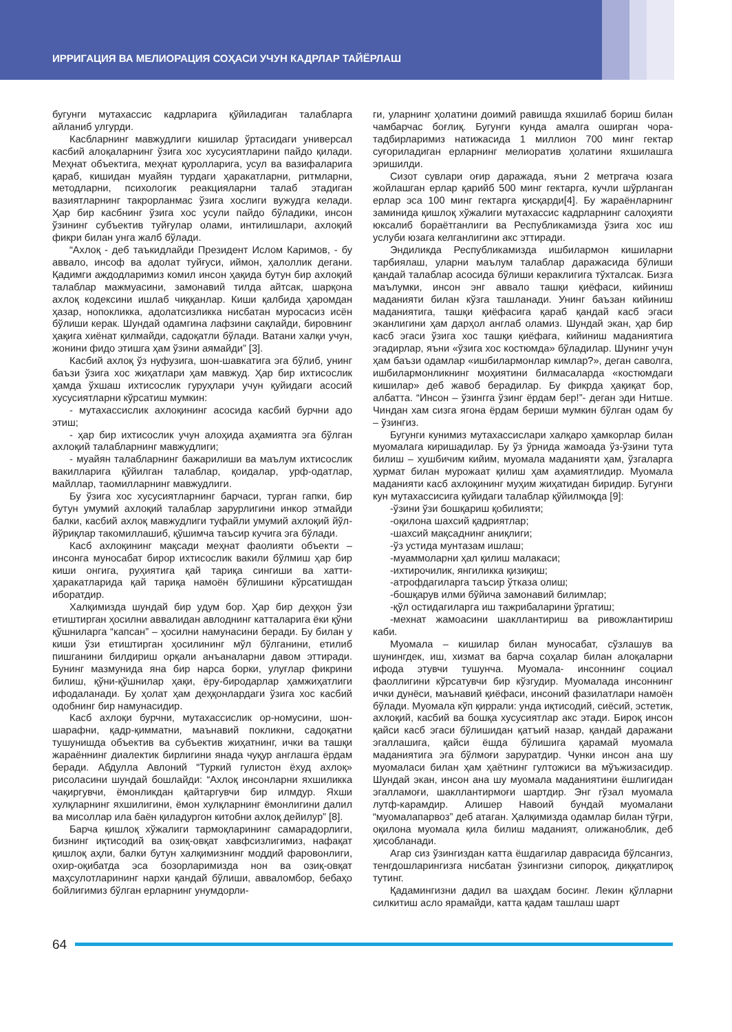ИРРИГАЦИЯ ВА МЕЛИОРАЦИЯ СОҲАСИ УЧУН КАДРЛАР ТАЙЁРЛАШ
бугунги мутахассис кадрларига қўйиладиган талабларга айланиб улгурди.
Касбларнинг мавжудлиги кишилар ўртасидаги универсал касбий алоқаларнинг ўзига хос хусусиятларини пайдо қилади. Меҳнат объектига, меҳнат қуролларига, усул ва вазифаларига қараб, кишидан муайян турдаги ҳаракатларни, ритмларни, методларни, психологик реакцияларни талаб этадиган вазиятларнинг такрорланмас ўзига хослиги вужудга келади. Ҳар бир касбнинг ўзига хос усули пайдо бўладики, инсон ўзининг субъектив туйғулар олами, интилишлари, ахлоқий фикри билан унга жалб бўлади.
“Ахлоқ - деб таъкидлайди Президент Ислом Каримов, - бу аввало, инсоф ва адолат туйғуси, иймон, ҳалоллик дегани. Қадимги аждодларимиз комил инсон ҳақида бутун бир ахлоқий талаблар мажмуасини, замонавий тилда айтсак, шарқона ахлоқ кодексини ишлаб чиққанлар. Киши қалбида ҳаромдан ҳазар, нопокликка, адолатсизликка нисбатан муросасиз исён бўлиши керак. Шундай одамгина лафзини сақлайди, бировнинг ҳақига хиёнат қилмайди, садоқатли бўлади. Ватани халқи учун, жонини фидо этишга ҳам ўзини аямайди” [3].
Касбий ахлоқ ўз нуфузига, шон-шавкатига эга бўлиб, унинг баъзи ўзига хос жиҳатлари ҳам мавжуд. Ҳар бир ихтисослик ҳамда ўхшаш ихтисослик гуруҳлари учун қуйидаги асосий хусусиятларни кўрсатиш мумкин:
- мутахассислик ахлоқининг асосида касбий бурчни адо этиш;
- ҳар бир ихтисослик учун алоҳида аҳамиятга эга бўлган ахлоқий талабларнинг мавжудлиги;
- муайян талабларнинг бажарилиши ва маълум ихтисослик вакилларига қўйилган талаблар, қоидалар, урф-одатлар, майллар, таомилларнинг мавжудлиги.
Бу ўзига хос хусусиятларнинг барчаси, турган гапки, бир бутун умумий ахлоқий талаблар зарурлигини инкор этмайди балки, касбий ахлоқ мавжудлиги туфайли умумий ахлоқий йўл-йўриқлар такомиллашиб, қўшимча таъсир кучига эга бўлади.
Касб ахлоқининг мақсади меҳнат фаолияти объекти – инсонга муносабат бирор ихтисослик вакили бўлмиш ҳар бир киши онгига, руҳиятига қай тариқа сингиши ва хатти-ҳаракатларида қай тариқа намоён бўлишини кўрсатишдан иборатдир.
Халқимизда шундай бир удум бор. Ҳар бир деҳқон ўзи етиштирган ҳосилни аввалидан авлоднинг катталарига ёки қўни қўшниларга “капсан” – ҳосилни намунасини беради. Бу билан у киши ўзи етиштирган ҳосилининг мўл бўлганини, етилиб пишганини билдириш орқали анъаналарни давом эттиради. Бунинг мазмунида яна бир нарса борки, улуғлар фикрини билиш, қўни-қўшнилар ҳақи, ёру-биродарлар ҳамжиҳатлиги ифодаланади. Бу ҳолат ҳам деҳқонлардаги ўзига хос касбий одобнинг бир намунасидир.
Касб ахлоқи бурчни, мутахассислик ор-номусини, шон-шарафни, қадр-қимматни, маънавий покликни, садоқатни тушунишда объектив ва субъектив жиҳатнинг, ички ва ташқи жараённинг диалектик бирлигини янада чуқур англашга ёрдам беради. Абдулла Авлоний “Туркий гулистон ёхуд ахлоқ» рисоласини шундай бошлайди: “Ахлоқ инсонларни яхшиликка чақиргувчи, ёмонликдан қайтаргувчи бир илмдур. Яхши хулқларнинг яхшилигини, ёмон хулқларнинг ёмонлигини далил ва мисоллар ила баён қиладургон китобни ахлоқ дейилур” [8].
Барча қишлоқ хўжалиги тармоқларининг самарадорлиги, бизнинг иқтисодий ва озиқ-овқат хавфсизлигимиз, нафақат қишлоқ аҳли, балки бутун халқимизнинг моддий фаровонлиги, охир-оқибатда эса бозорларимизда нон ва озиқ-овқат маҳсулотларининг нархи қандай бўлиши, аввало­мбор, бебаҳо бойлигимиз бўлган ерларнинг унумдорли-
ги, уларнинг ҳолатини доимий равишда яхшилаб бориш билан чамбарчас боғлиқ. Бугунги кунда амалга оширган чора-тадбирларимиз натижасида 1 миллион 700 минг гектар суғориладиган ерларнинг мелиоратив ҳолатини яхшилашга эришилди.
Сизот сувлари оғир даражада, яъни 2 метргача юзага жойлашган ерлар қарийб 500 минг гектарга, кучли шўрланган ерлар эса 100 минг гектарга қисқарди[4]. Бу жараёнларнинг заминида қишлоқ хўжалиги мутахассис кадрларнинг салоҳияти юксалиб бораётганлиги ва Республикамизда ўзига хос иш услуби юзага келганлигини акс эттиради.
Эндиликда Республикамизда ишбилармон кишиларни тарбиялаш, уларни маълум талаблар даражасида бўлиши қандай талаблар асосида бўлиши кераклигига тўхталсак. Бизга маълумки, инсон энг аввало ташқи қиёфаси, кийиниш маданияти билан кўзга ташланади. Унинг баъзан кийиниш маданиятига, ташқи қиёфасига қараб қандай касб эгаси эканлигини ҳам дарҳол англаб оламиз. Шундай экан, ҳар бир касб эгаси ўзига хос ташқи қиёфага, кийиниш маданиятига эгадирлар, яъни «ўзига хос костюмда» бўладилар. Шунинг учун ҳам баъзи одамлар «ишбилармонлар кимлар?», деган саволга, ишбилармонликнинг моҳиятини билмасаларда «костюмдаги кишилар» деб жавоб берадилар. Бу фикрда ҳақиқат бор, албатта. “Инсон – ўзингга ўзинг ёрдам бер!”- деган эди Нитше. Чиндан хам сизга ягона ёрдам бериши мумкин бўлган одам бу – ўзингиз.
Бугунги кунимиз мутахассислари халқаро ҳамкорлар билан муомалага киришадилар. Бу ўз ўрнида жамоада ўз-ўзини тута билиш – хушбичим кийим, муомала маданияти ҳам, ўзгаларга ҳурмат билан мурожаат қилиш ҳам аҳамиятлидир. Муомала маданияти касб ахлоқининг муҳим жиҳатидан биридир. Бугунги кун мутахассисига қуйидаги талаблар қўйилмоқда [9]:
-ўзини ўзи бошқариш қобилияти;
-оқилона шахсий қадриятлар;
-шахсий мақсаднинг аниқлиги;
-ўз устида мунтазам ишлаш;
-муаммоларни ҳал қилиш малакаси;
-ихтирочилик, янгиликка қизиқиш;
-атрофдагиларга таъсир ўтказа олиш;
-бошқарув илми бўйича замонавий билимлар;
-қўл остидагиларга иш тажрибаларини ўргатиш;
-мехнат жамоасини шакллантириш ва ривожлантириш каби.
Муомала – кишилар билан муносабат, сўзлашув ва шунингдек, иш, хизмат ва барча соҳалар билан алоқаларни ифода этувчи тушунча. Муомала- инсоннинг социал фаоллигини кўрсатувчи бир кўзгудир. Муомалада инсоннинг ички дунёси, маънавий қиёфаси, инсоний фазилатлари намоён бўлади. Муомала кўп қиррали: унда иқтисодий, сиёсий, эстетик, ахлоқий, касбий ва бошқа хусусиятлар акс этади. Бироқ инсон қайси касб эгаси бўлишидан қатъий назар, қандай даражани эгаллашига, қайси ёшда бўлишига қарамай муомала маданиятига эга бўлмоғи зарурат­дир. Чунки инсон ана шу муомаласи билан ҳам ҳаётнинг гултожиси ва мўъжизасидир. Шундай экан, инсон ана шу муомала маданиятини ёшлигидан эгалламоғи, шакллантирмоғи шартдир. Энг гўзал муомала лутф-карамдир. Алишер Навоий бундай муомалани “муомалапарвоз” деб атаган. Ҳалқимизда одамлар билан тўғри, оқилона муомала қила билиш маданият, олижаноблик, деб ҳисобланади.
Агар сиз ўзингиздан катта ёшдагилар даврасида бўлсангиз, тенгдошларингизга нисбатан ўзингизни сипороқ, диққатлироқ тутинг.
Қадамингизни дадил ва шаҳдам босинг. Лекин қўлларни силкитиш асло ярамайди, катта қадам ташлаш шарт
64